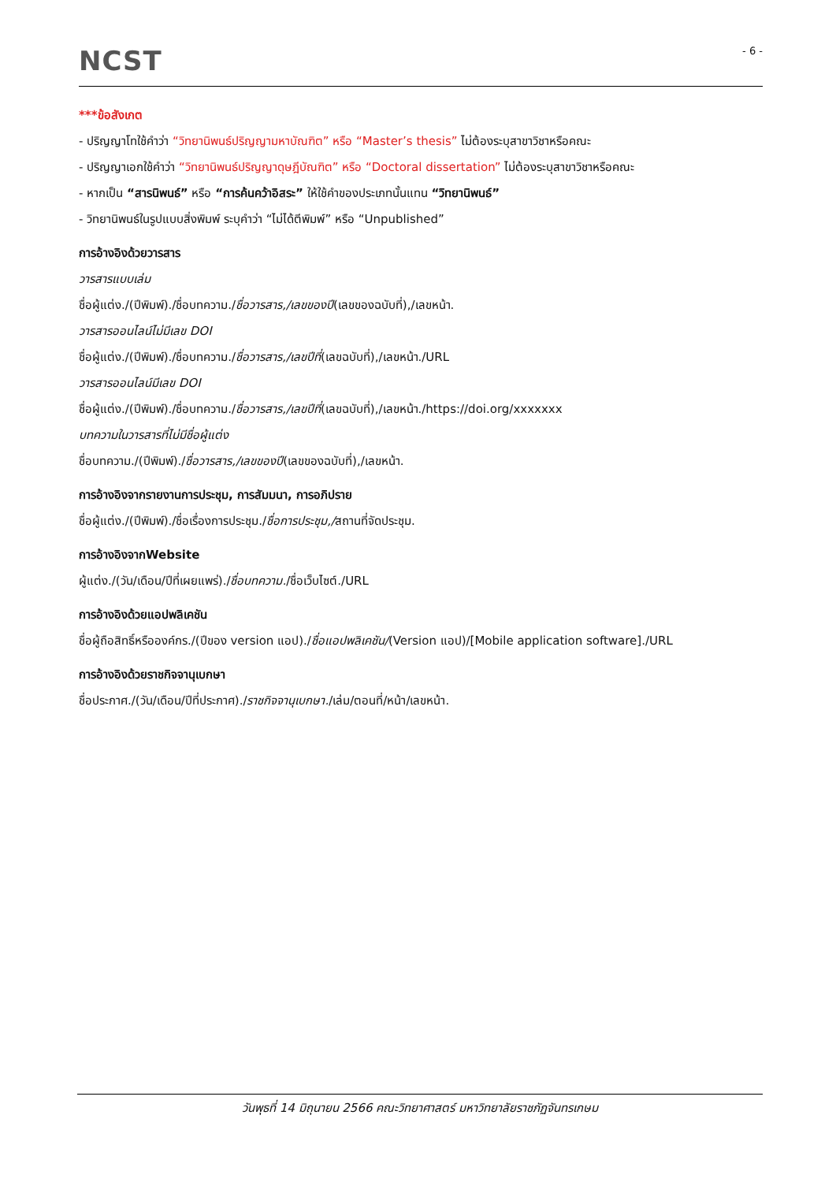NCST
- 6 -
***ข้อสังเกต
- ปริญญาโทใช้คำว่า “วิทยานิพนธ์ปริญญามหาบัณฑิต” หรือ “Master’s thesis” ไม่ต้องระบุสาขาวิชาหรือคณะ
- ปริญญาเอกใช้คำว่า “วิทยานิพนธ์ปริญญาดุษฎีบัณฑิต” หรือ “Doctoral dissertation” ไม่ต้องระบุสาขาวิชาหรือคณะ
- หากเป็น “สารนิพนธ์” หรือ “การค้นคว้าอิสระ” ให้ใช้คำของประเภทนั้นแทน “วิทยานิพนธ์”
- วิทยานิพนธ์ในรูปแบบสิ่งพิมพ์ ระบุคำว่า “ไม่ได้ตีพิมพ์” หรือ “Unpublished”
การอ้างอิงด้วยวารสาร
วารสารแบบเล่ม
ชื่อผู้แต่ง./(ปีพิมพ์)./ชื่อบทความ./ชื่อวารสาร,/เลขของปี(เลขของฉบับที่),/เลขหน้า.
วารสารออนไลน์ไม่มีเลข DOI
ชื่อผู้แต่ง./(ปีพิมพ์)./ชื่อบทความ./ชื่อวารสาร,/เลขปีที่(เลขฉบับที่),/เลขหน้า./URL
วารสารออนไลน์มีเลข DOI
ชื่อผู้แต่ง./(ปีพิมพ์)./ชื่อบทความ./ชื่อวารสาร,/เลขปีที่(เลขฉบับที่),/เลขหน้า./https://doi.org/xxxxxxx
บทความในวารสารที่ไม่มีชื่อผู้แต่ง
ชื่อบทความ./(ปีพิมพ์)./ชื่อวารสาร,/เลขของปี(เลขของฉบับที่),/เลขหน้า.
การอ้างอิงจากรายงานการประชุม, การสัมมนา, การอภิปราย
ชื่อผู้แต่ง./(ปีพิมพ์)./ชื่อเรื่องการประชุม./ชื่อการประชุม,/สถานที่จัดประชุม.
การอ้างอิงจากWebsite
ผู้แต่ง./(วัน/เดือน/ปีที่เผยแพร่)./ชื่อบทความ./ชื่อเว็บไซต์./URL
การอ้างอิงด้วยแอปพลิเคชัน
ชื่อผู้ถือสิทธิ์หรือองค์กร./(ปีของ version แอป)./ชื่อแอปพลิเคชัน/(Version แอป)/[Mobile application software]./URL
การอ้างอิงด้วยราชกิจจานุเบกษา
ชื่อประกาศ./(วัน/เดือน/ปีที่ประกาศ)./ราชกิจจานุเบกษา./เล่ม/ตอนที่/หน้า/เลขหน้า.
วันพุธที่ 14 มิถุนายน 2566 คณะวิทยาศาสตร์ มหาวิทยาลัยราชภัฏจันทรเกษม